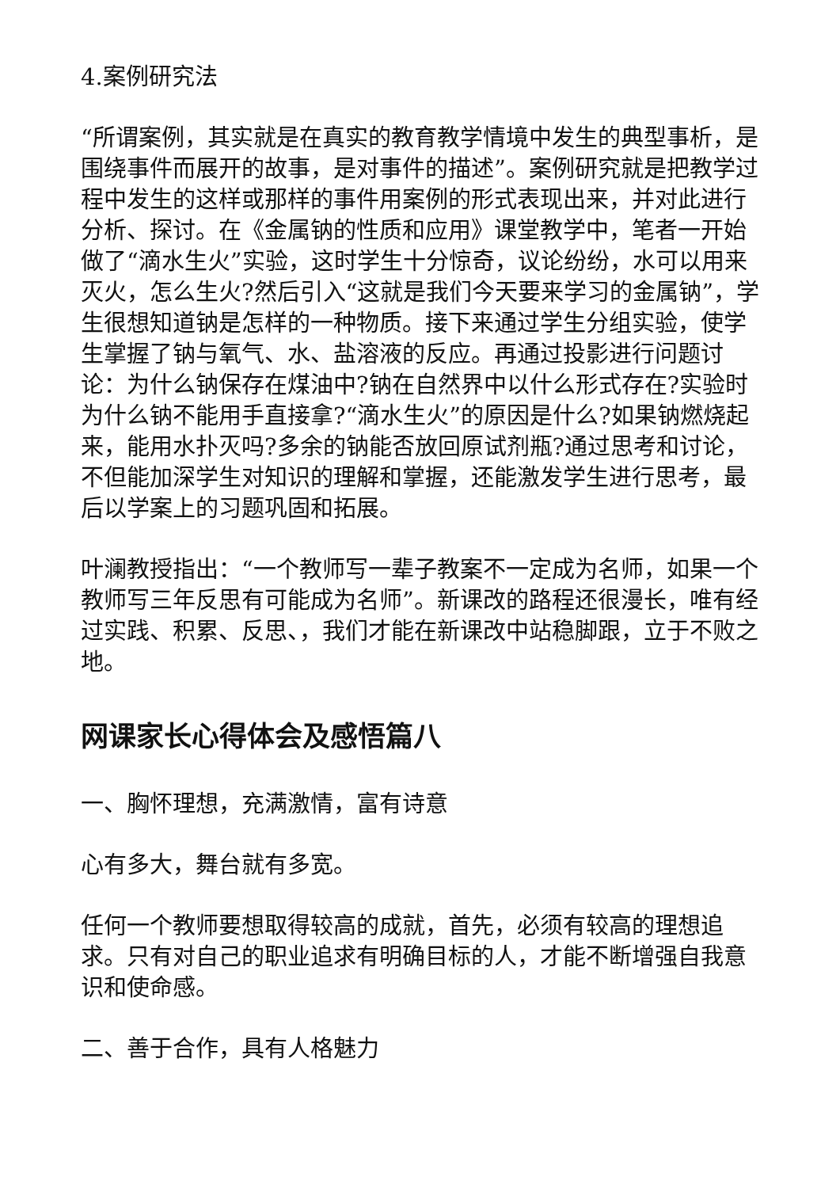4.案例研究法
“所谓案例，其实就是在真实的教育教学情境中发生的典型事析，是围绕事件而展开的故事，是对事件的描述”。案例研究就是把教学过程中发生的这样或那样的事件用案例的形式表现出来，并对此进行分析、探讨。在《金属钠的性质和应用》课堂教学中，笔者一开始做了“滴水生火”实验，这时学生十分惊奇，议论纷纷，水可以用来灭火，怎么生火?然后引入“这就是我们今天要来学习的金属钠”，学生很想知道钠是怎样的一种物质。接下来通过学生分组实验，使学生掌握了钠与氧气、水、盐溶液的反应。再通过投影进行问题讨论：为什么钠保存在煤油中?钠在自然界中以什么形式存在?实验时为什么钠不能用手直接拿?“滴水生火”的原因是什么?如果钠燃烧起来，能用水扑灭吗?多余的钠能否放回原试剂瓶?通过思考和讨论，不但能加深学生对知识的理解和掌握，还能激发学生进行思考，最后以学案上的习题巩固和拓展。
叶澜教授指出：“一个教师写一辈子教案不一定成为名师，如果一个教师写三年反思有可能成为名师”。新课改的路程还很漫长，唯有经过实践、积累、反思、，我们才能在新课改中站稳脚跟，立于不败之地。
网课家长心得体会及感悟篇八
一、胸怀理想，充满激情，富有诗意
心有多大，舞台就有多宽。
任何一个教师要想取得较高的成就，首先，必须有较高的理想追求。只有对自己的职业追求有明确目标的人，才能不断增强自我意识和使命感。
二、善于合作，具有人格魅力